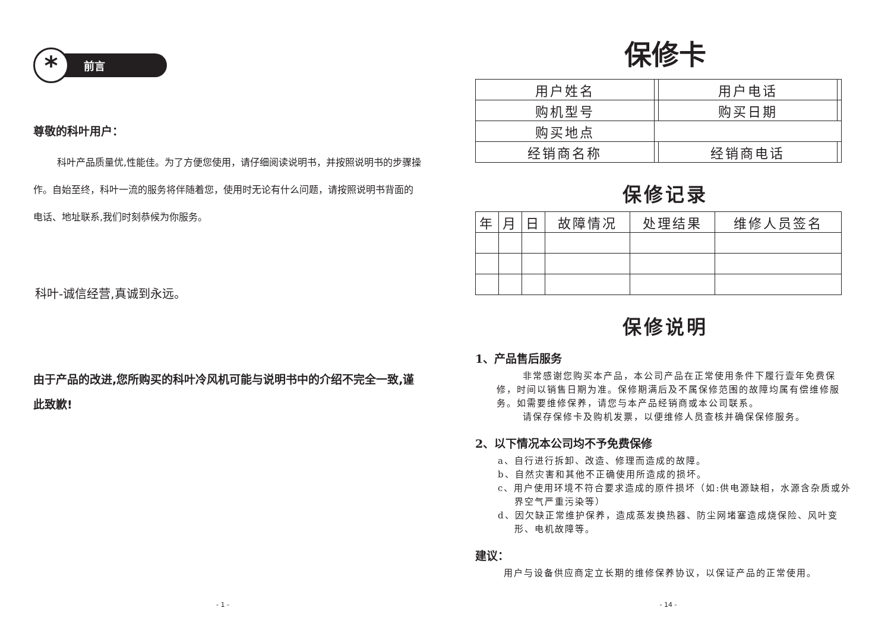*
前言
尊敬的科叶用户：
   科叶产品质量优,性能佳。为了方便您使用，请仔细阅读说明书，并按照说明书的步骤操作。自始至终，科叶一流的服务将伴随着您，使用时无论有什么问题，请按照说明书背面的电话、地址联系,我们时刻恭候为你服务。
科叶-诚信经营,真诚到永远。
由于产品的改进,您所购买的科叶冷风机可能与说明书中的介绍不完全一致,谨此致歉!
- 1 -
保修卡
| 用户姓名 | | 用户电话 | |
| 购机型号 | | 购买日期 | |
| 购买地点 | | | |
| 经销商名称 | | 经销商电话 | |
保修记录
| 年 | 月 | 日 | 故障情况 | 处理结果 | 维修人员签名 |
| --- | --- | --- | --- | --- | --- |
保修说明
1、产品售后服务
   非常感谢您购买本产品，本公司产品在正常使用条件下履行壹年免费保修，时间以销售日期为准。保修期满后及不属保修范围的故障均属有偿维修服务。如需要维修保养，请您与本产品经销商或本公司联系。
   请保存保修卡及购机发票，以便维修人员查核并确保保修服务。
2、以下情况本公司均不予免费保修
a、自行进行拆卸、改造、修理而造成的故障。
b、自然灾害和其他不正确使用所造成的损坏。
c、用户使用环境不符合要求造成的原件损坏（如:供电源缺相，水源含杂质或外界空气严重污染等）
d、因欠缺正常维护保养，造成蒸发换热器、防尘网堵塞造成烧保险、风叶变形、电机故障等。
建议：
用户与设备供应商定立长期的维修保养协议，以保证产品的正常使用。
- 14 -